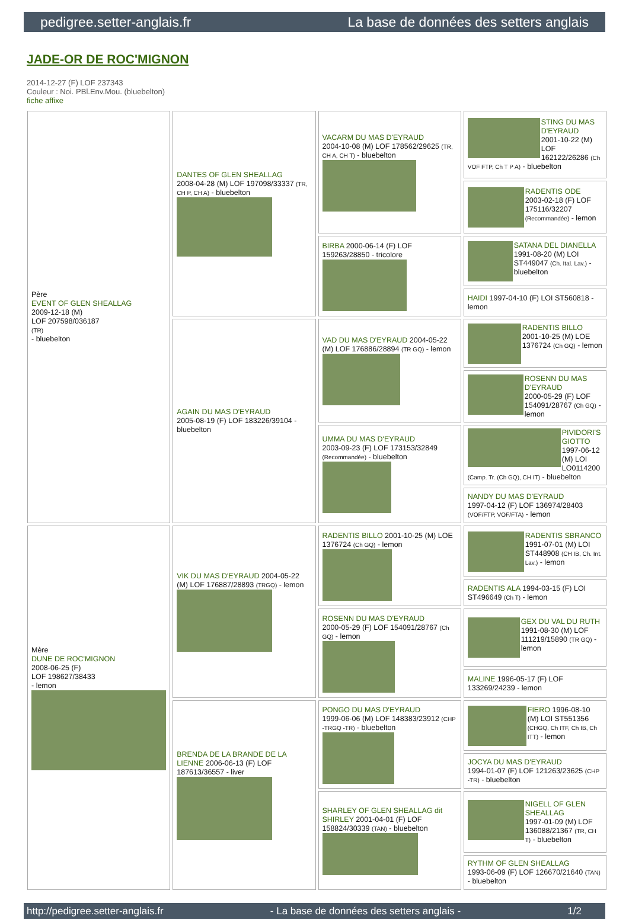pedigree.setter-anglais.fr La base de données des setters anglais
JADE-OR DE ROC'MIGNON
2014-12-27 (F) LOF 237343
Couleur : Noi. PBl.Env.Mou. (bluebelton)
fiche affixe
| Père EVENT OF GLEN SHEALLAG 2009-12-18 (M) LOF 207598/036187 (TR) - bluebelton | DANTES OF GLEN SHEALLAG 2008-04-28 (M) LOF 197098/33337 (TR, CH P, CH A) - bluebelton | VACARM DU MAS D'EYRAUD 2004-10-08 (M) LOF 178562/29625 (TR, CH A, CH T) - bluebelton | STING DU MAS D'EYRAUD 2001-10-22 (M) LOF 162122/26286 (Ch VOF FTP, Ch T P A) - bluebelton |
| | | | RADENTIS ODE 2003-02-18 (F) LOF 175116/32207 (Recommandée) - lemon |
| | | BIRBA 2000-06-14 (F) LOF 159263/28850 - tricolore | SATANA DEL DIANELLA 1991-08-20 (M) LOI ST449047 (Ch. Ital. Lav.) - bluebelton |
| | | | HAIDI 1997-04-10 (F) LOI ST560818 - lemon |
| | AGAIN DU MAS D'EYRAUD 2005-08-19 (F) LOF 183226/39104 - bluebelton | VAD DU MAS D'EYRAUD 2004-05-22 (M) LOF 176886/28894 (TR GQ) - lemon | RADENTIS BILLO 2001-10-25 (M) LOE 1376724 (Ch GQ) - lemon |
| | | | ROSENN DU MAS D'EYRAUD 2000-05-29 (F) LOF 154091/28767 (Ch GQ) - lemon |
| | | UMMA DU MAS D'EYRAUD 2003-09-23 (F) LOF 173153/32849 (Recommandée) - bluebelton | PIVIDORI'S GIOTTO 1997-06-12 (M) LOI LO0114200 (Camp. Tr. (Ch GQ), CH IT) - bluebelton |
| | | | NANDY DU MAS D'EYRAUD 1997-04-12 (F) LOF 136974/28403 (VOF/FTP, VOF/FTA) - lemon |
| Mère DUNE DE ROC'MIGNON 2008-06-25 (F) LOF 198627/38433 - lemon | VIK DU MAS D'EYRAUD 2004-05-22 (M) LOF 176887/28893 (TRGQ) - lemon | RADENTIS BILLO 2001-10-25 (M) LOE 1376724 (Ch GQ) - lemon | RADENTIS SBRANCO 1991-07-01 (M) LOI ST448908 (CH IB, Ch. Int. Lav.) - lemon |
| | | | RADENTIS ALA 1994-03-15 (F) LOI ST496649 (Ch T) - lemon |
| | | ROSENN DU MAS D'EYRAUD 2000-05-29 (F) LOF 154091/28767 (Ch GQ) - lemon | GEX DU VAL DU RUTH 1991-08-30 (M) LOF 111219/15890 (TR GQ) - lemon |
| | | | MALINE 1996-05-17 (F) LOF 133269/24239 - lemon |
| | BRENDA DE LA BRANDE DE LA LIENNE 2006-06-13 (F) LOF 187613/36557 - liver | PONGO DU MAS D'EYRAUD 1999-06-06 (M) LOF 148383/23912 (CHP -TRGQ -TR) - bluebelton | FIERO 1996-08-10 (M) LOI ST551356 (CHGQ, Ch ITF, Ch IB, Ch ITT) - lemon |
| | | | JOCYA DU MAS D'EYRAUD 1994-01-07 (F) LOF 121263/23625 (CHP -TR) - bluebelton |
| | | SHARLEY OF GLEN SHEALLAG dit SHIRLEY 2001-04-01 (F) LOF 158824/30339 (TAN) - bluebelton | NIGELL OF GLEN SHEALLAG 1997-01-09 (M) LOF 136088/21367 (TR, CH T) - bluebelton |
| | | | RYTHM OF GLEN SHEALLAG 1993-06-09 (F) LOF 126670/21640 (TAN) - bluebelton |
http://pedigree.setter-anglais.fr - La base de données des setters anglais - 1/2